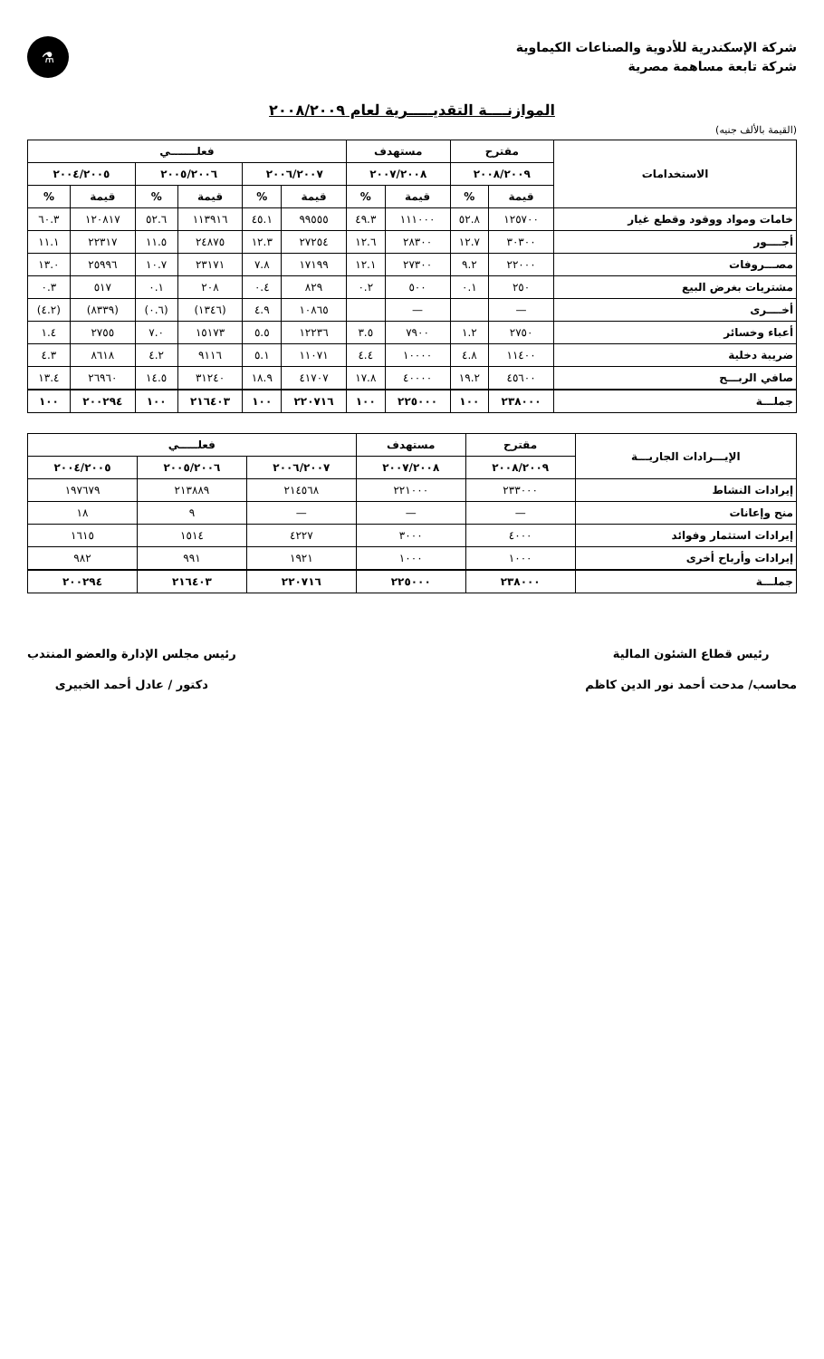شركة الإسكندرية للأدوية والصناعات الكيماوية
شركة تابعة مساهمة مصرية
⚗
الموازنــــة التقديـــــرية لعام ٢٠٠٨/٢٠٠٩
(القيمة بالألف جنيه)
| الاستخدامات | مقترح | | مستهدف | | فعلـــــــي | | | | | |
| --- | --- | --- | --- | --- | --- | --- | --- | --- | --- | --- |
| | ٢٠٠٨/٢٠٠٩ | | ٢٠٠٧/٢٠٠٨ | | ٢٠٠٦/٢٠٠٧ | | ٢٠٠٥/٢٠٠٦ | | ٢٠٠٤/٢٠٠٥ | |
| | قيمة | % | قيمة | % | قيمة | % | قيمة | % | قيمة | % |
| خامات ومواد ووقود وقطع غيار | ١٢٥٧٠٠ | ٥٢.٨ | ١١١٠٠٠ | ٤٩.٣ | ٩٩٥٥٥ | ٤٥.١ | ١١٣٩١٦ | ٥٢.٦ | ١٢٠٨١٧ | ٦٠.٣ |
| أجــــور | ٣٠٣٠٠ | ١٢.٧ | ٢٨٣٠٠ | ١٢.٦ | ٢٧٢٥٤ | ١٢.٣ | ٢٤٨٧٥ | ١١.٥ | ٢٢٣١٧ | ١١.١ |
| مصـــروفات | ٢٢٠٠٠ | ٩.٢ | ٢٧٣٠٠ | ١٢.١ | ١٧١٩٩ | ٧.٨ | ٢٣١٧١ | ١٠.٧ | ٢٥٩٩٦ | ١٣.٠ |
| مشتريات بغرض البيع | ٢٥٠ | ٠.١ | ٥٠٠ | ٠.٢ | ٨٢٩ | ٠.٤ | ٢٠٨ | ٠.١ | ٥١٧ | ٠.٣ |
| أخــــرى | — | | — | | ١٠٨٦٥ | ٤.٩ | (١٣٤٦) | (٠.٦) | (٨٣٣٩) | (٤.٢) |
| أعباء وخسائر | ٢٧٥٠ | ١.٢ | ٧٩٠٠ | ٣.٥ | ١٢٢٣٦ | ٥.٥ | ١٥١٧٣ | ٧.٠ | ٢٧٥٥ | ١.٤ |
| ضريبة دخلية | ١١٤٠٠ | ٤.٨ | ١٠٠٠٠ | ٤.٤ | ١١٠٧١ | ٥.١ | ٩١١٦ | ٤.٢ | ٨٦١٨ | ٤.٣ |
| صافي الربـــح | ٤٥٦٠٠ | ١٩.٢ | ٤٠٠٠٠ | ١٧.٨ | ٤١٧٠٧ | ١٨.٩ | ٣١٢٤٠ | ١٤.٥ | ٢٦٩٦٠ | ١٣.٤ |
| جملـــة | ٢٣٨٠٠٠ | ١٠٠ | ٢٢٥٠٠٠ | ١٠٠ | ٢٢٠٧١٦ | ١٠٠ | ٢١٦٤٠٣ | ١٠٠ | ٢٠٠٢٩٤ | ١٠٠ |
| الإيـــرادات الجاريـــة | مقترح | مستهدف | فعلـــــي | | |
| --- | --- | --- | --- | --- | --- |
| | ٢٠٠٨/٢٠٠٩ | ٢٠٠٧/٢٠٠٨ | ٢٠٠٦/٢٠٠٧ | ٢٠٠٥/٢٠٠٦ | ٢٠٠٤/٢٠٠٥ |
| إيرادات النشاط | ٢٣٣٠٠٠ | ٢٢١٠٠٠ | ٢١٤٥٦٨ | ٢١٣٨٨٩ | ١٩٧٦٧٩ |
| منح وإعانات | — | — | — | ٩ | ١٨ |
| إيرادات استثمار وفوائد | ٤٠٠٠ | ٣٠٠٠ | ٤٢٢٧ | ١٥١٤ | ١٦١٥ |
| إيرادات وأرباح أخرى | ١٠٠٠ | ١٠٠٠ | ١٩٢١ | ٩٩١ | ٩٨٢ |
| جملـــة | ٢٣٨٠٠٠ | ٢٢٥٠٠٠ | ٢٢٠٧١٦ | ٢١٦٤٠٣ | ٢٠٠٢٩٤ |
رئيس قطاع الشئون المالية
محاسب/ مدحت أحمد نور الدين كاظم
رئيس مجلس الإدارة والعضو المنتدب
دكتور / عادل أحمد الخبيرى